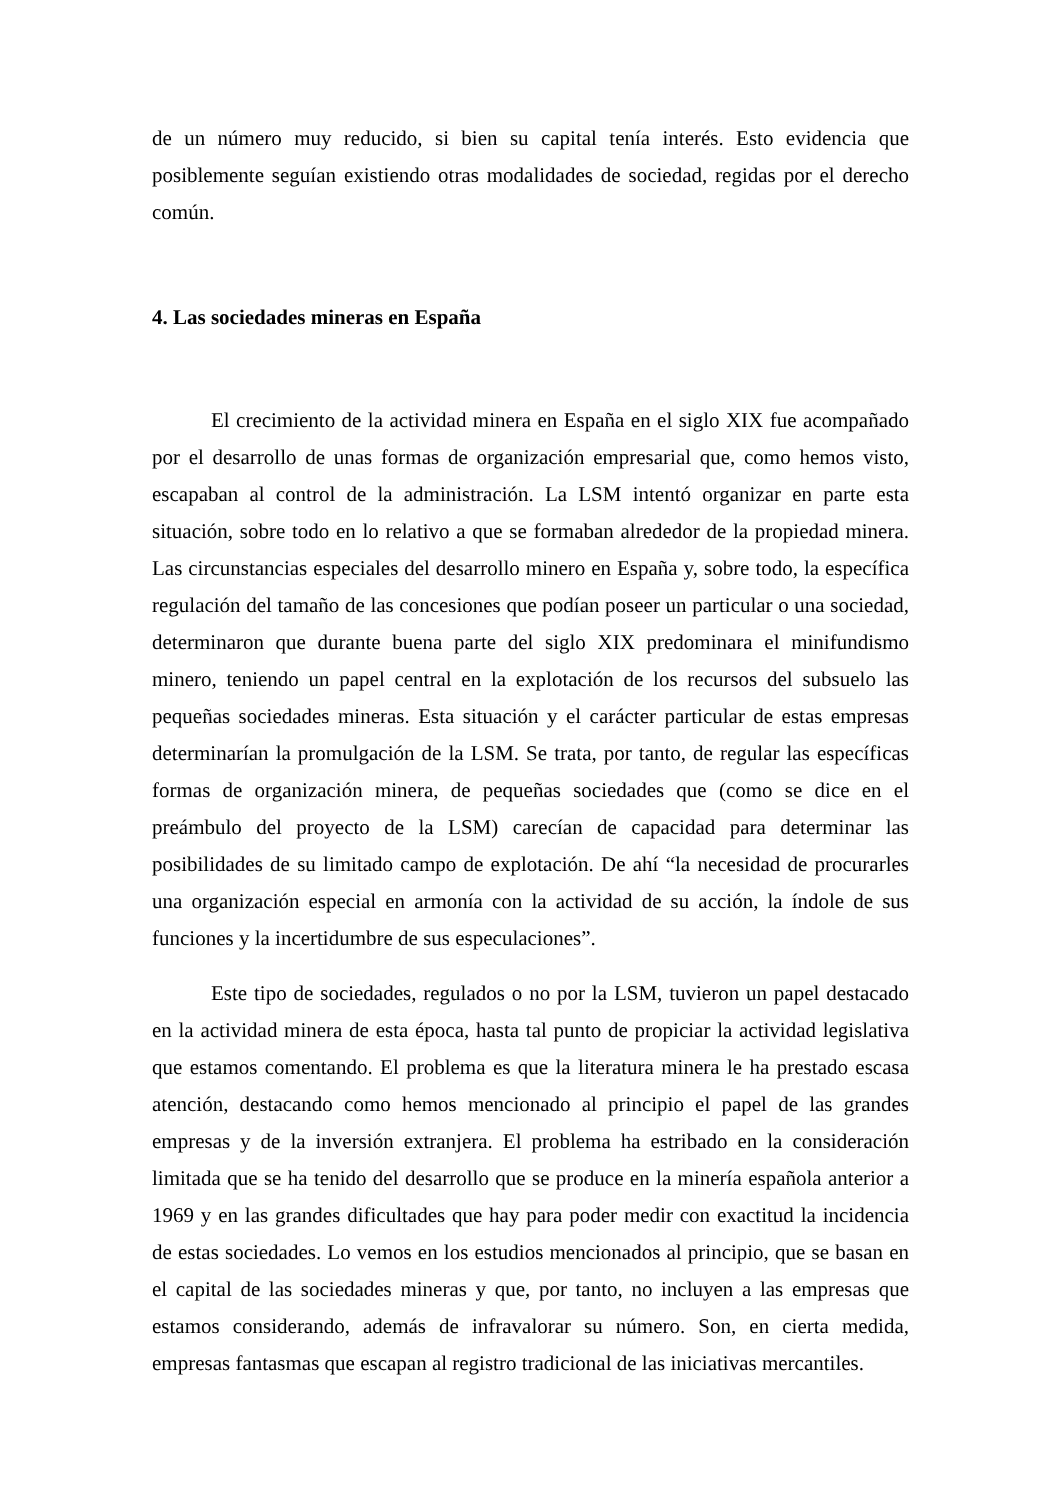de un número muy reducido, si bien su capital tenía interés. Esto evidencia que posiblemente seguían existiendo otras modalidades de sociedad, regidas por el derecho común.
4. Las sociedades mineras en España
El crecimiento de la actividad minera en España en el siglo XIX fue acompañado por el desarrollo de unas formas de organización empresarial que, como hemos visto, escapaban al control de la administración. La LSM intentó organizar en parte esta situación, sobre todo en lo relativo a que se formaban alrededor de la propiedad minera. Las circunstancias especiales del desarrollo minero en España y, sobre todo, la específica regulación del tamaño de las concesiones que podían poseer un particular o una sociedad, determinaron que durante buena parte del siglo XIX predominara el minifundismo minero, teniendo un papel central en la explotación de los recursos del subsuelo las pequeñas sociedades mineras. Esta situación y el carácter particular de estas empresas determinarían la promulgación de la LSM. Se trata, por tanto, de regular las específicas formas de organización minera, de pequeñas sociedades que (como se dice en el preámbulo del proyecto de la LSM) carecían de capacidad para determinar las posibilidades de su limitado campo de explotación. De ahí “la necesidad de procurarles una organización especial en armonía con la actividad de su acción, la índole de sus funciones y la incertidumbre de sus especulaciones”.
Este tipo de sociedades, regulados o no por la LSM, tuvieron un papel destacado en la actividad minera de esta época, hasta tal punto de propiciar la actividad legislativa que estamos comentando. El problema es que la literatura minera le ha prestado escasa atención, destacando como hemos mencionado al principio el papel de las grandes empresas y de la inversión extranjera. El problema ha estribado en la consideración limitada que se ha tenido del desarrollo que se produce en la minería española anterior a 1969 y en las grandes dificultades que hay para poder medir con exactitud la incidencia de estas sociedades. Lo vemos en los estudios mencionados al principio, que se basan en el capital de las sociedades mineras y que, por tanto, no incluyen a las empresas que estamos considerando, además de infravalorar su número. Son, en cierta medida, empresas fantasmas que escapan al registro tradicional de las iniciativas mercantiles.